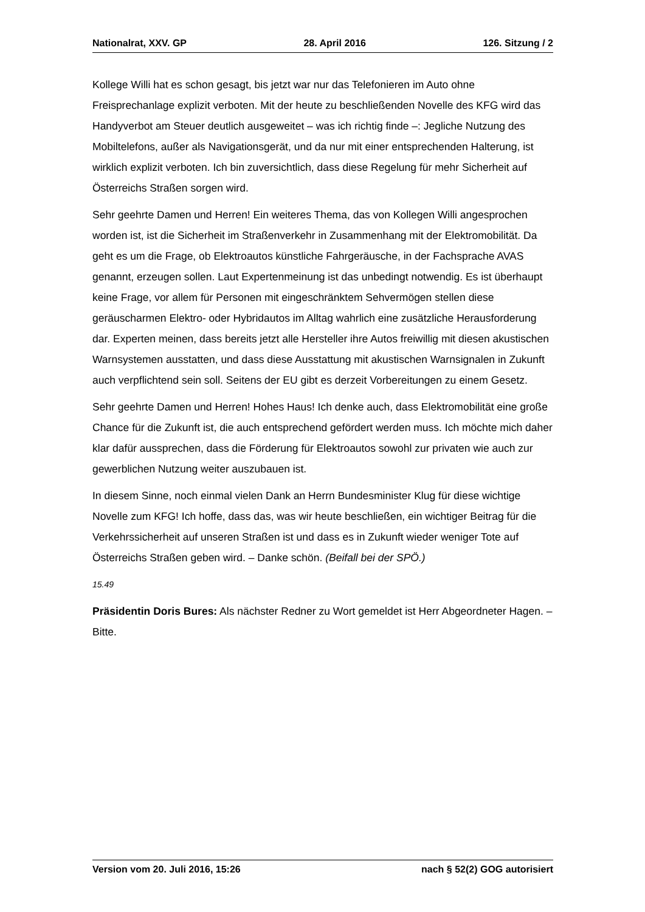Nationalrat, XXV. GP 28. April 2016 126. Sitzung / 2
Kollege Willi hat es schon gesagt, bis jetzt war nur das Telefonieren im Auto ohne Freisprechanlage explizit verboten. Mit der heute zu beschließenden Novelle des KFG wird das Handyverbot am Steuer deutlich ausgeweitet – was ich richtig finde –: Jegliche Nutzung des Mobiltelefons, außer als Navigationsgerät, und da nur mit einer entsprechenden Halterung, ist wirklich explizit verboten. Ich bin zuversichtlich, dass diese Regelung für mehr Sicherheit auf Österreichs Straßen sorgen wird.
Sehr geehrte Damen und Herren! Ein weiteres Thema, das von Kollegen Willi angesprochen worden ist, ist die Sicherheit im Straßenverkehr in Zusammenhang mit der Elektromobilität. Da geht es um die Frage, ob Elektroautos künstliche Fahrgeräusche, in der Fachsprache AVAS genannt, erzeugen sollen. Laut Expertenmeinung ist das unbedingt notwendig. Es ist überhaupt keine Frage, vor allem für Personen mit eingeschränktem Sehvermögen stellen diese geräuscharmen Elektro- oder Hybridautos im Alltag wahrlich eine zusätzliche Herausforderung dar. Experten meinen, dass bereits jetzt alle Hersteller ihre Autos freiwillig mit diesen akustischen Warnsystemen ausstatten, und dass diese Ausstattung mit akustischen Warnsignalen in Zukunft auch verpflichtend sein soll. Seitens der EU gibt es derzeit Vorbereitungen zu einem Gesetz.
Sehr geehrte Damen und Herren! Hohes Haus! Ich denke auch, dass Elektromobilität eine große Chance für die Zukunft ist, die auch entsprechend gefördert werden muss. Ich möchte mich daher klar dafür aussprechen, dass die Förderung für Elektroautos sowohl zur privaten wie auch zur gewerblichen Nutzung weiter auszubauen ist.
In diesem Sinne, noch einmal vielen Dank an Herrn Bundesminister Klug für diese wichtige Novelle zum KFG! Ich hoffe, dass das, was wir heute beschließen, ein wichtiger Beitrag für die Verkehrssicherheit auf unseren Straßen ist und dass es in Zukunft wieder weniger Tote auf Österreichs Straßen geben wird. – Danke schön. (Beifall bei der SPÖ.)
15.49
Präsidentin Doris Bures: Als nächster Redner zu Wort gemeldet ist Herr Abgeordneter Hagen. – Bitte.
Version vom 20. Juli 2016, 15:26 nach § 52(2) GOG autorisiert